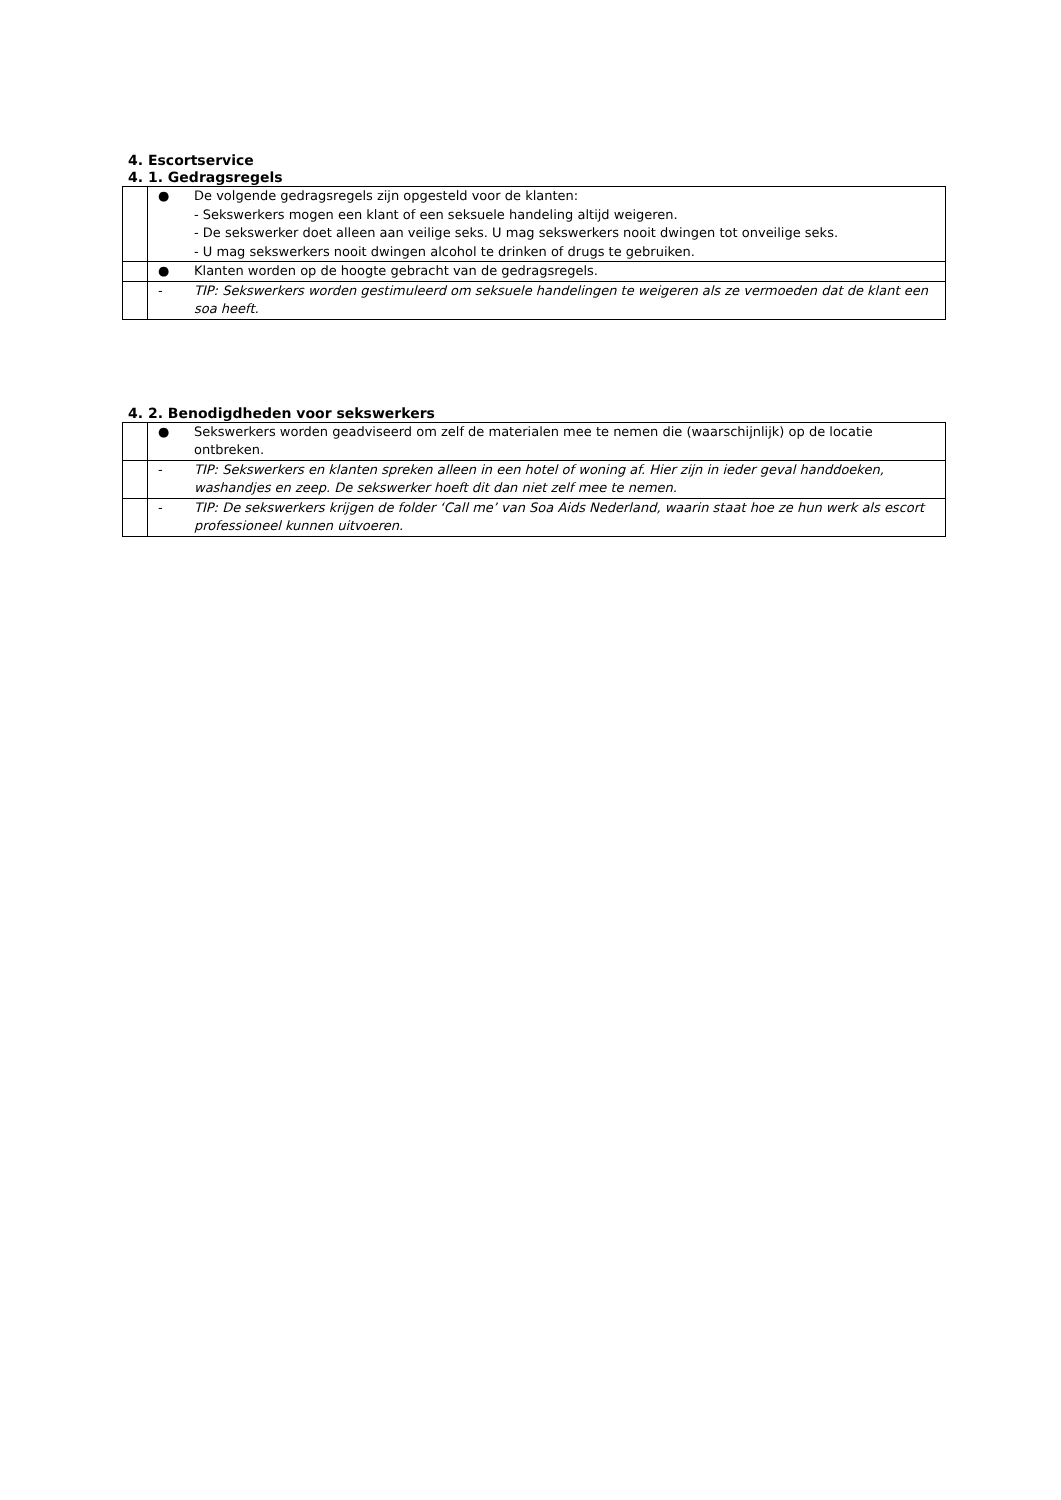4. Escortservice
4. 1. Gedragsregels
| | ● | De volgende gedragsregels zijn opgesteld voor de klanten: - Sekswerkers mogen een klant of een seksuele handeling altijd weigeren. - De sekswerker doet alleen aan veilige seks. U mag sekswerkers nooit dwingen tot onveilige seks. - U mag sekswerkers nooit dwingen alcohol te drinken of drugs te gebruiken. |
| | ● | Klanten worden op de hoogte gebracht van de gedragsregels. |
| | - | TIP: Sekswerkers worden gestimuleerd om seksuele handelingen te weigeren als ze vermoeden dat de klant een soa heeft. |
4. 2. Benodigdheden voor sekswerkers
| | ● | Sekswerkers worden geadviseerd om zelf de materialen mee te nemen die (waarschijnlijk) op de locatie ontbreken. |
| | - | TIP: Sekswerkers en klanten spreken alleen in een hotel of woning af. Hier zijn in ieder geval handdoeken, washandjes en zeep. De sekswerker hoeft dit dan niet zelf mee te nemen. |
| | - | TIP: De sekswerkers krijgen de folder ‘Call me’ van Soa Aids Nederland, waarin staat hoe ze hun werk als escort professioneel kunnen uitvoeren. |